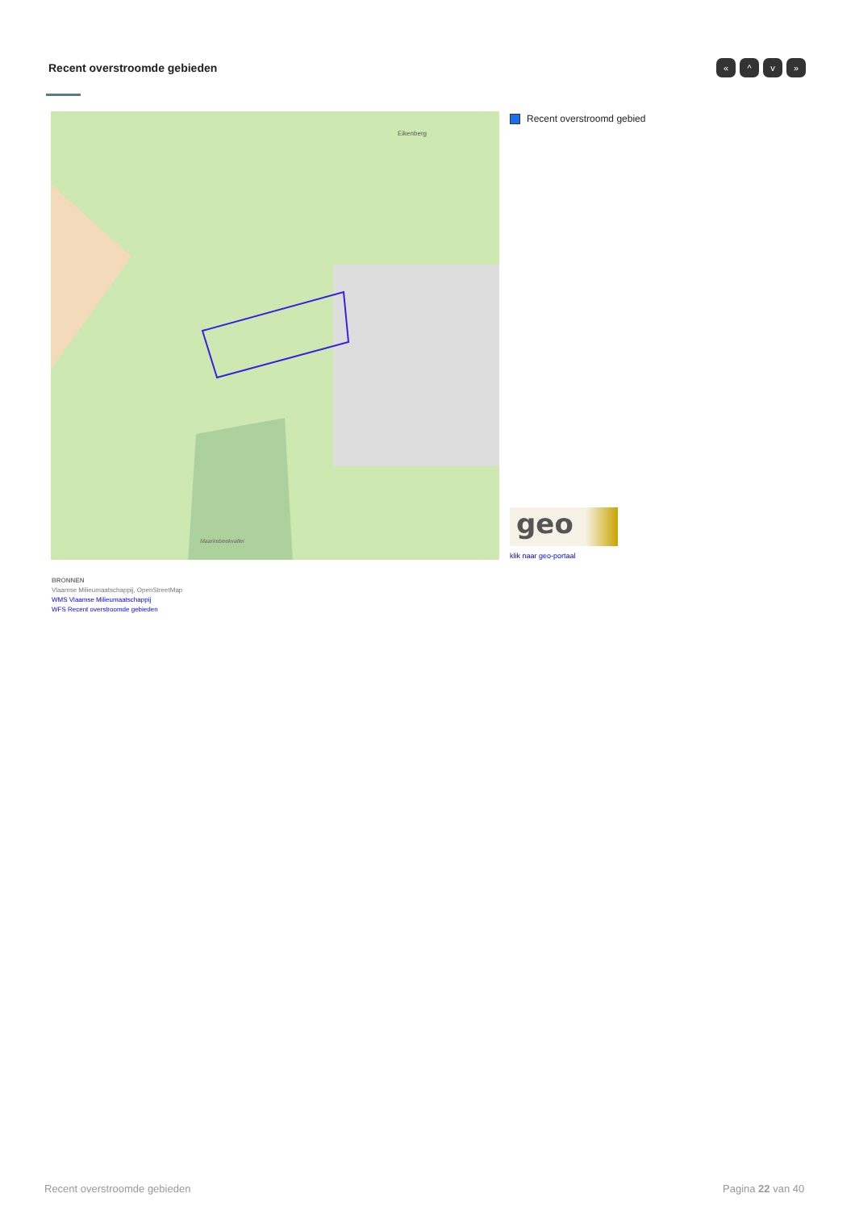Recent overstroomde gebieden « ^ v »
Eikenberg
Maarkebeekvallei
Recent overstroomd gebied
geo
klik naar geo-portaal
BRONNEN
Vlaamse Milieumaatschappij, OpenStreetMap
WMS Vlaamse Milieumaatschappij
WFS Recent overstroomde gebieden
Recent overstroomde gebieden Pagina 22 van 40